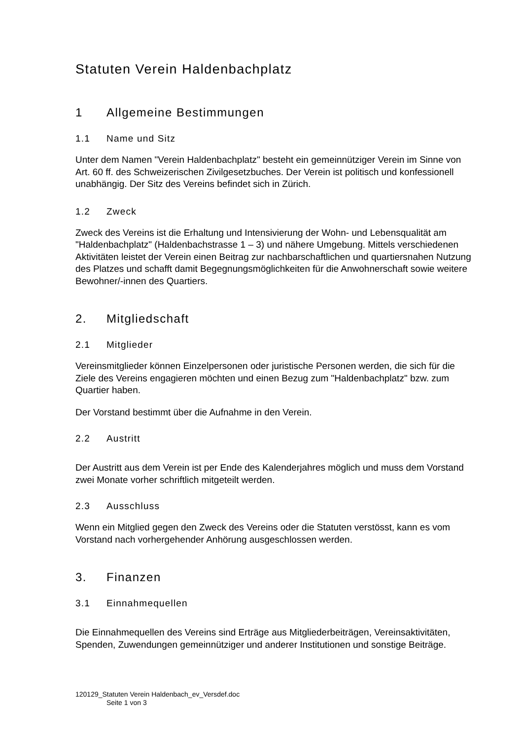Statuten Verein Haldenbachplatz
1 Allgemeine Bestimmungen
1.1 Name und Sitz
Unter dem Namen "Verein Haldenbachplatz" besteht ein gemeinnütziger Verein im Sinne von Art. 60 ff. des Schweizerischen Zivilgesetzbuches. Der Verein ist politisch und konfessionell unabhängig. Der Sitz des Vereins befindet sich in Zürich.
1.2 Zweck
Zweck des Vereins ist die Erhaltung und Intensivierung der Wohn- und Lebensqualität am "Haldenbachplatz" (Haldenbachstrasse 1 – 3) und nähere Umgebung. Mittels verschiedenen Aktivitäten leistet der Verein einen Beitrag zur nachbarschaftlichen und quartiersnahen Nutzung des Platzes und schafft damit Begegnungsmöglichkeiten für die Anwohnerschaft sowie weitere Bewohner/-innen des Quartiers.
2. Mitgliedschaft
2.1 Mitglieder
Vereinsmitglieder können Einzelpersonen oder juristische Personen werden, die sich für die Ziele des Vereins engagieren möchten und einen Bezug zum "Haldenbachplatz" bzw. zum Quartier haben.
Der Vorstand bestimmt über die Aufnahme in den Verein.
2.2 Austritt
Der Austritt aus dem Verein ist per Ende des Kalenderjahres möglich und muss dem Vorstand zwei Monate vorher schriftlich mitgeteilt werden.
2.3 Ausschluss
Wenn ein Mitglied gegen den Zweck des Vereins oder die Statuten verstösst, kann es vom Vorstand nach vorhergehender Anhörung ausgeschlossen werden.
3. Finanzen
3.1 Einnahmequellen
Die Einnahmequellen des Vereins sind Erträge aus Mitgliederbeiträgen, Vereinsaktivitäten, Spenden, Zuwendungen gemeinnütziger und anderer Institutionen und sonstige Beiträge.
120129_Statuten Verein Haldenbach_ev_Versdef.doc
Seite 1 von 3